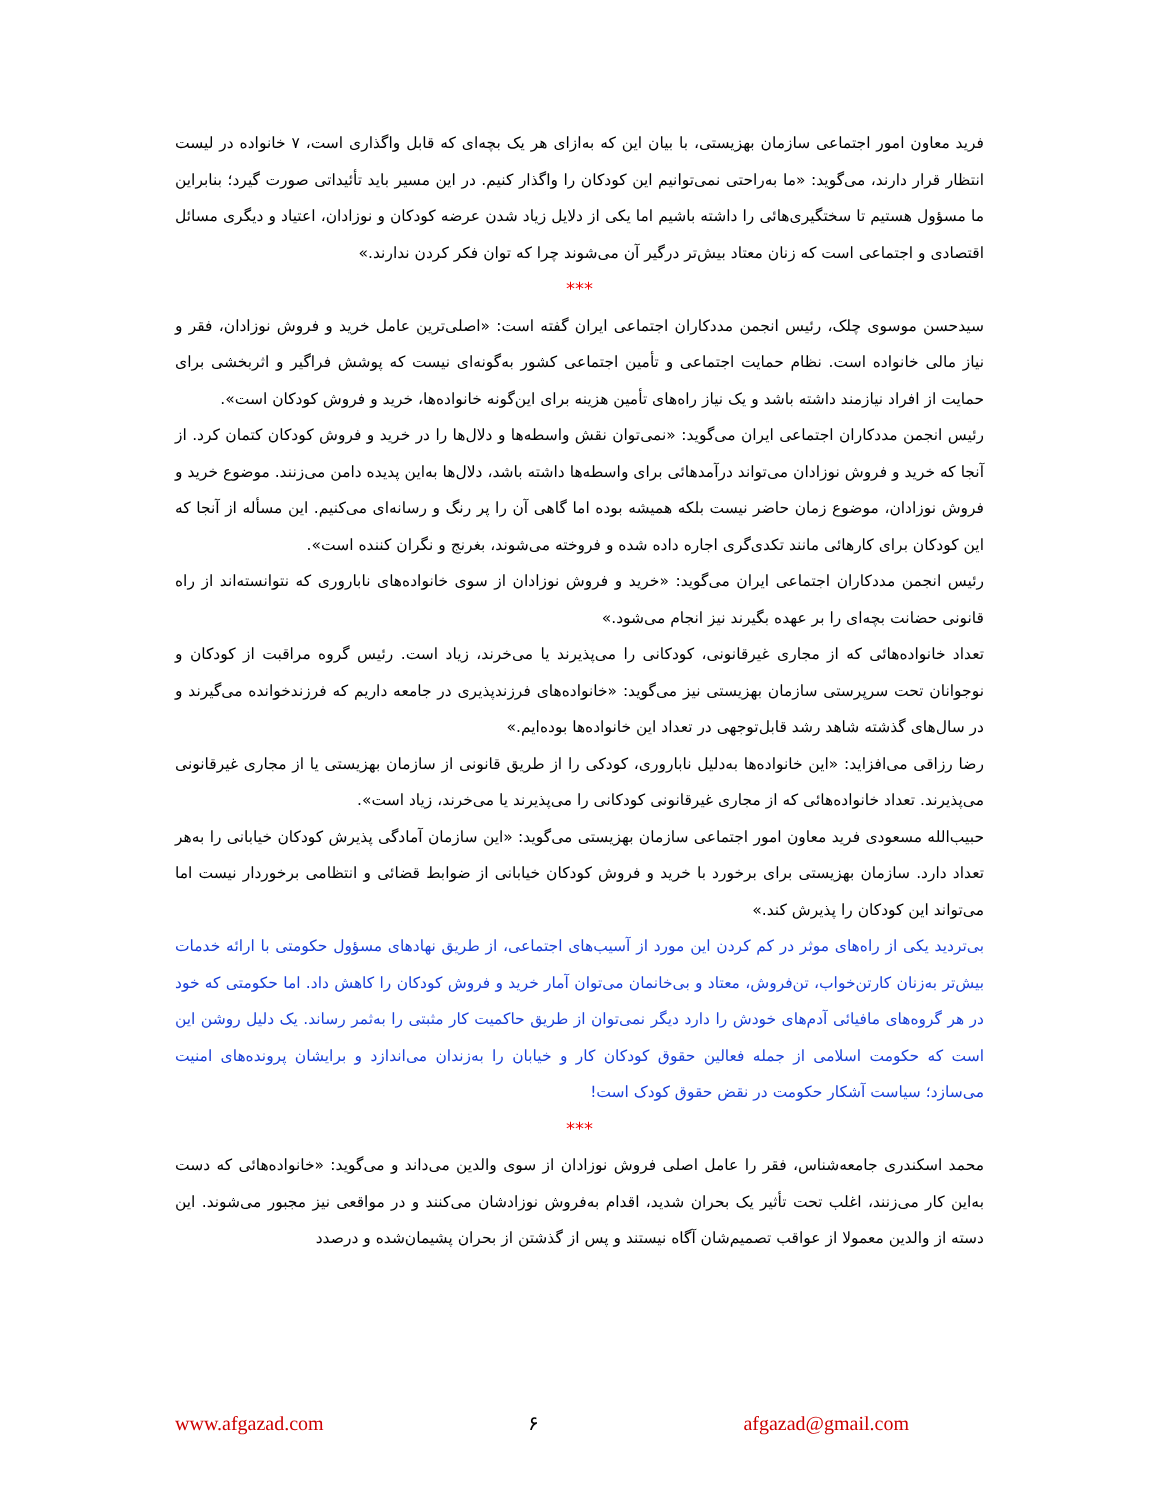فرید معاون امور اجتماعی سازمان بهزیستی، با بیان این که به‌ازای هر یک بچه‌ای که قابل واگذاری است، ۷ خانواده در لیست انتظار قرار دارند، می‌گوید: «ما به‌راحتی نمی‌توانیم این کودکان را واگذار کنیم. در این مسیر باید تأئیداتی صورت گیرد؛ بنابراین ما مسؤول هستیم تا سختگیری‌هائی را داشته باشیم اما یکی از دلایل زیاد شدن عرضه کودکان و نوزادان، اعتیاد و دیگری مسائل اقتصادی و اجتماعی است که زنان معتاد بیش‌تر درگیر آن می‌شوند چرا که توان فکر کردن ندارند.»
***
سیدحسن موسوی چلک، رئیس انجمن مددکاران اجتماعی ایران گفته است: «اصلی‌ترین عامل خرید و فروش نوزادان، فقر و نیاز مالی خانواده است. نظام حمایت اجتماعی و تأمین اجتماعی کشور به‌گونه‌ای نیست که پوشش فراگیر و اثربخشی برای حمایت از افراد نیازمند داشته باشد و یک نیاز راه‌های تأمین هزینه برای این‌گونه خانواده‌ها، خرید و فروش کودکان است».
رئیس انجمن مددکاران اجتماعی ایران می‌گوید: «نمی‌توان نقش واسطه‌ها و دلال‌ها را در خرید و فروش کودکان کتمان کرد. از آنجا که خرید و فروش نوزادان می‌تواند درآمدهائی برای واسطه‌ها داشته باشد، دلال‌ها به‌این پدیده دامن می‌زنند. موضوع خرید و فروش نوزادان، موضوع زمان حاضر نیست بلکه همیشه بوده اما گاهی آن را پر رنگ و رسانه‌ای می‌کنیم. این مسأله از آنجا که این کودکان برای کارهائی مانند تکدی‌گری اجاره داده شده و فروخته می‌شوند، بغرنج و نگران کننده است».
رئیس انجمن مددکاران اجتماعی ایران می‌گوید: «خرید و فروش نوزادان از سوی خانواده‌های نابارور‌ی که نتوانسته‌اند از راه قانونی حضانت بچه‌ای را بر عهده بگیرند نیز انجام می‌شود.»
تعداد خانواده‌هائی که از مجاری غیرقانونی، کودکانی را می‌پذیرند یا می‌خرند، زیاد است. رئیس گروه مراقبت از کودکان و نوجوانان تحت سرپرستی سازمان بهزیستی نیز می‌گوید: «خانواده‌های فرزندپذیری در جامعه داریم که فرزندخوانده می‌گیرند و در سال‌های گذشته شاهد رشد قابل‌توجهی در تعداد این خانواده‌ها بوده‌ایم.»
رضا رزاقی می‌افزاید: «این خانواده‌ها به‌دلیل ناباروری، کودکی را از طریق قانونی از سازمان بهزیستی یا از مجاری غیرقانونی می‌پذیرند. تعداد خانواده‌هائی که از مجاری غیرقانونی کودکانی را می‌پذیرند یا می‌خرند، زیاد است».
حبیب‌الله مسعودی فرید معاون امور اجتماعی سازمان بهزیستی می‌گوید: «این سازمان آمادگی پذیرش کودکان خیابانی را به‌هر تعداد دارد. سازمان بهزیستی برای برخورد با خرید و فروش کودکان خیابانی از ضوابط قضائی و انتظامی برخوردار نیست اما می‌تواند این کودکان را پذیرش کند.»
بی‌تردید یکی از راه‌های موثر در کم کردن این مورد از آسیب‌های اجتماعی، از طریق نهادهای مسؤول حکومتی با ارائه خدمات بیش‌تر به‌زنان کارتن‌خواب، تن‌فروش، معتاد و بی‌خانمان می‌توان آمار خرید و فروش کودکان را کاهش داد. اما حکومتی که خود در هر گروه‌های مافیائی آدم‌های خودش را دارد دیگر نمی‌توان از طریق حاکمیت کار مثبتی را به‌ثمر رساند. یک دلیل روشن این است که حکومت اسلامی از جمله فعالین حقوق کودکان کار و خیابان را به‌زندان می‌اندازد و برایشان پرونده‌های امنیت می‌سازد؛ سیاست آشکار حکومت در نقض حقوق کودک است!
***
محمد اسکندری جامعه‌شناس، فقر را عامل اصلی فروش نوزادان از سوی والدین می‌داند و می‌گوید: «خانواده‌هائی که دست به‌این کار می‌زنند، اغلب تحت تأثیر یک بحران شدید، اقدام به‌فروش نوزادشان می‌کنند و در مواقعی نیز مجبور می‌شوند. این دسته از والدین معمولا از عواقب تصمیم‌شان آگاه نیستند و پس از گذشتن از بحران پشیمان‌شده و درصدد
www.afgazad.com ۶ afgazad@gmail.com